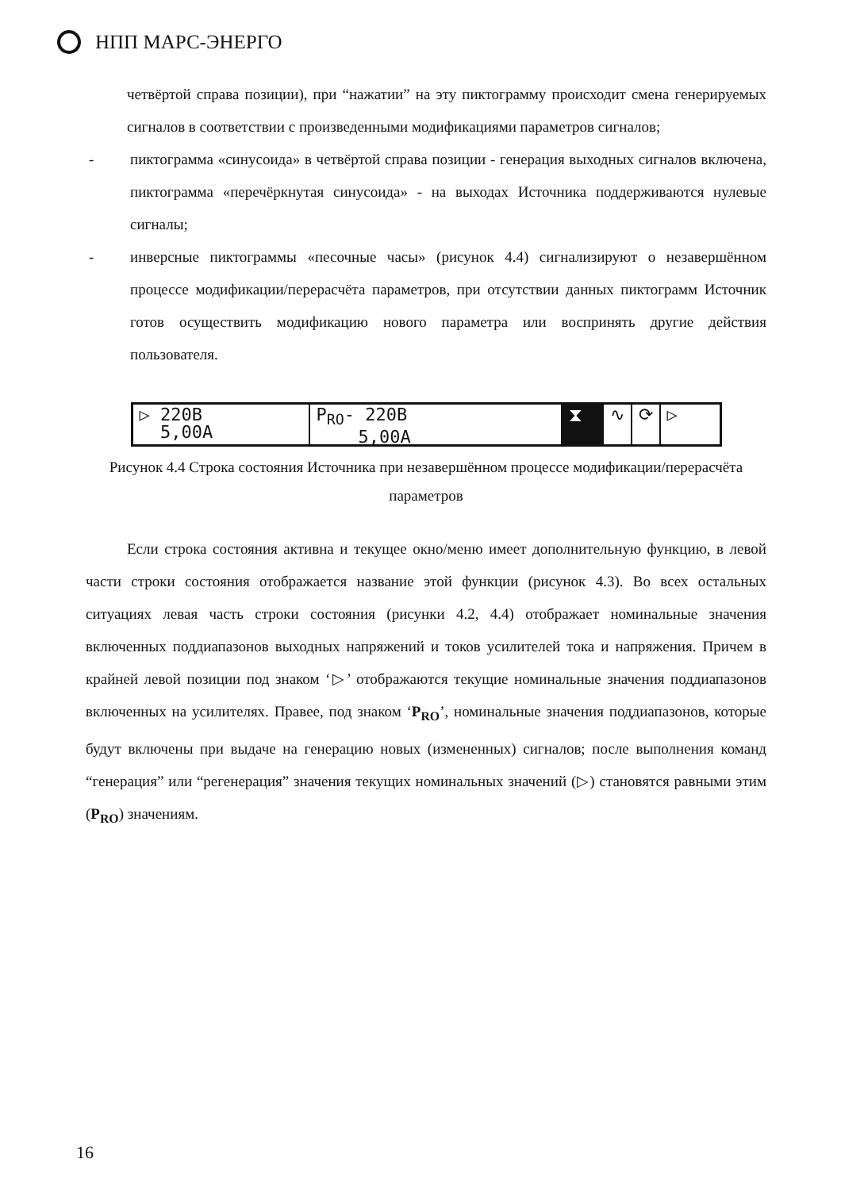НПП МАРС-ЭНЕРГО
четвёртой справа позиции), при “нажатии” на эту пиктограмму происходит смена генерируемых сигналов в соответствии с произведенными модификациями параметров сигналов;
- пиктограмма «синусоида» в четвёртой справа позиции - генерация выходных сигналов включена, пиктограмма «перечёркнутая синусоида» - на выходах Источника поддерживаются нулевые сигналы;
- инверсные пиктограммы «песочные часы» (рисунок 4.4) сигнализируют о незавершённом процессе модификации/перерасчёта параметров, при отсутствии данных пиктограмм Источник готов осуществить модификацию нового параметра или воспринять другие действия пользователя.
▷ 220В
5,00А
P<sub>RO</sub>- 220В
5,00А
⧗ ∿ ⟳ ▷
Рисунок 4.4 Строка состояния Источника при незавершённом процессе модификации/перерасчёта параметров
Если строка состояния активна и текущее окно/меню имеет дополнительную функцию, в левой части строки состояния отображается название этой функции (рисунок 4.3). Во всех остальных ситуациях левая часть строки состояния (рисунки 4.2, 4.4) отображает номинальные значения включенных поддиапазонов выходных напряжений и токов усилителей тока и напряжения. Причем в крайней левой позиции под знаком ‘▷’ отображаются текущие номинальные значения поддиапазонов включенных на усилителях. Правее, под знаком ‘P<sub>RO</sub>’, номинальные значения поддиапазонов, которые будут включены при выдаче на генерацию новых (измененных) сигналов; после выполнения команд “генерация” или “регенерация” значения текущих номинальных значений (▷) становятся равными этим (P<sub>RO</sub>) значениям.
16